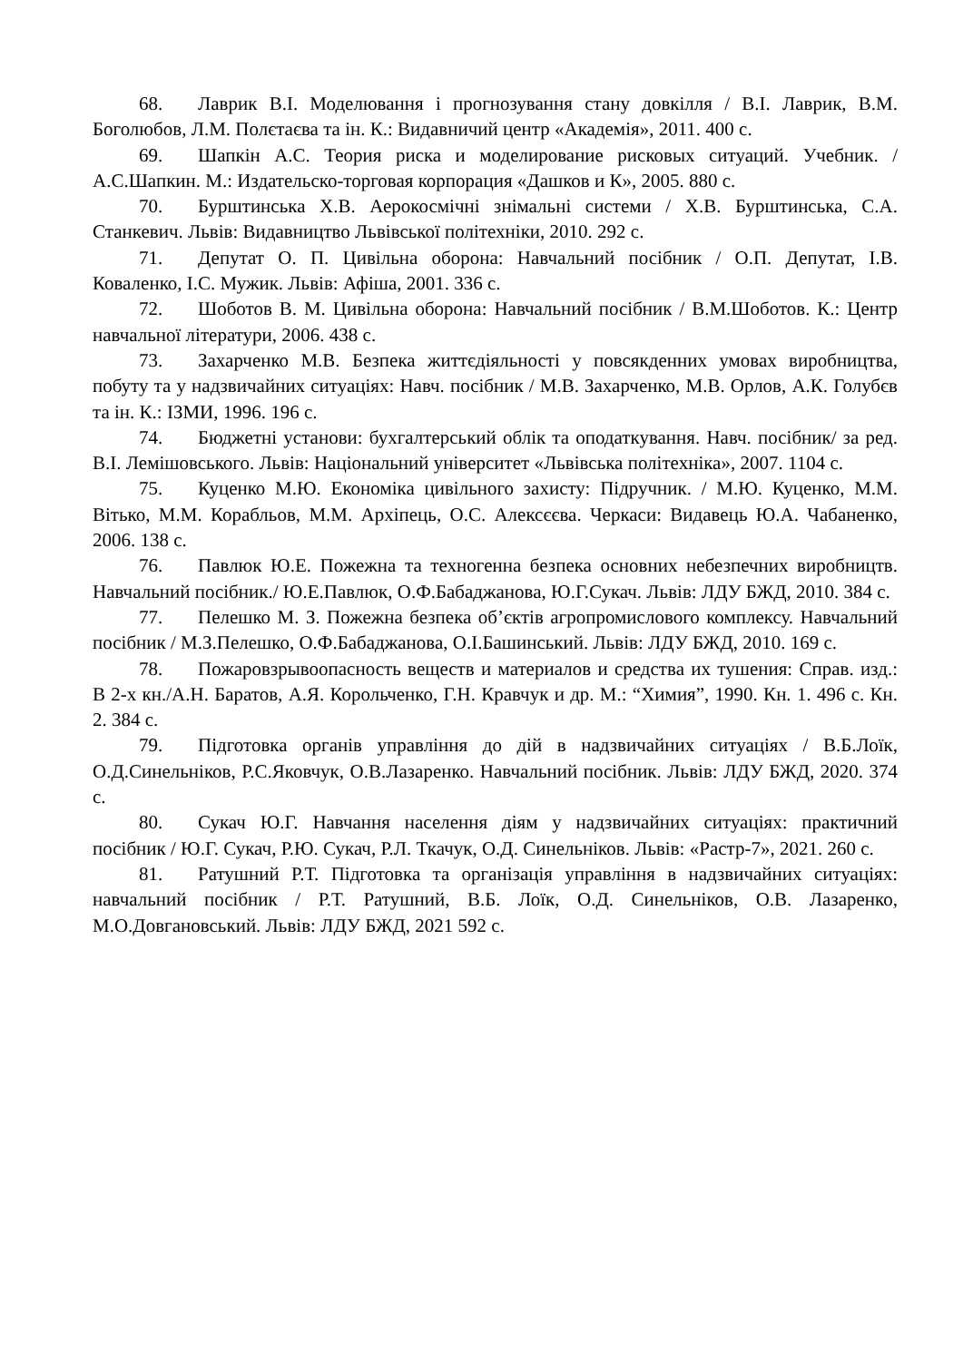68. Лаврик В.І. Моделювання і прогнозування стану довкілля / В.І. Лаврик, В.М. Боголюбов, Л.М. Полєтаєва та ін. К.: Видавничий центр «Академія», 2011. 400 с.
69. Шапкін А.С. Теория риска и моделирование рисковых ситуаций. Учебник. / А.С.Шапкин. М.: Издательско-торговая корпорация «Дашков и К», 2005. 880 с.
70. Бурштинська Х.В. Аерокосмічні знімальні системи / Х.В. Бурштинська, С.А. Станкевич. Львів: Видавництво Львівської політехніки, 2010. 292 с.
71. Депутат О. П. Цивільна оборона: Навчальний посібник / О.П. Депутат, І.В. Коваленко, І.С. Мужик. Львів: Афіша, 2001. 336 с.
72. Шоботов В. М. Цивільна оборона: Навчальний посібник / В.М.Шоботов. К.: Центр навчальної літератури, 2006. 438 с.
73. Захарченко М.В. Безпека життєдіяльності у повсякденних умовах виробництва, побуту та у надзвичайних ситуаціях: Навч. посібник / М.В. Захарченко, М.В. Орлов, А.К. Голубєв та ін. К.: ІЗМИ, 1996. 196 с.
74. Бюджетні установи: бухгалтерський облік та оподаткування. Навч. посібник/ за ред. В.І. Лемішовського. Львів: Національний університет «Львівська політехніка», 2007. 1104 с.
75. Куценко М.Ю. Економіка цивільного захисту: Підручник. / М.Ю. Куценко, М.М. Вітько, М.М. Корабльов, М.М. Архіпець, О.С. Алексєєва. Черкаси: Видавець Ю.А. Чабаненко, 2006. 138 с.
76. Павлюк Ю.Е. Пожежна та техногенна безпека основних небезпечних виробництв. Навчальний посібник./ Ю.Е.Павлюк, О.Ф.Бабаджанова, Ю.Г.Сукач. Львів: ЛДУ БЖД, 2010. 384 с.
77. Пелешко М. З. Пожежна безпека об’єктів агропромислового комплексу. Навчальний посібник / М.З.Пелешко, О.Ф.Бабаджанова, О.І.Башинський. Львів: ЛДУ БЖД, 2010. 169 с.
78. Пожаровзрывоопасность веществ и материалов и средства их тушения: Справ. изд.: В 2-х кн./А.Н. Баратов, А.Я. Корольченко, Г.Н. Кравчук и др. М.: “Химия”, 1990. Кн. 1. 496 с. Кн. 2. 384 с.
79. Підготовка органів управління до дій в надзвичайних ситуаціях / В.Б.Лоїк, О.Д.Синельніков, Р.С.Яковчук, О.В.Лазаренко. Навчальний посібник. Львів: ЛДУ БЖД, 2020. 374 с.
80. Сукач Ю.Г. Навчання населення діям у надзвичайних ситуаціях: практичний посібник / Ю.Г. Сукач, Р.Ю. Сукач, Р.Л. Ткачук, О.Д. Синельніков. Львів: «Растр-7», 2021. 260 с.
81. Ратушний Р.Т. Підготовка та організація управління в надзвичайних ситуаціях: навчальний посібник / Р.Т. Ратушний, В.Б. Лоїк, О.Д. Синельніков, О.В. Лазаренко, М.О.Довгановський. Львів: ЛДУ БЖД, 2021 592 с.